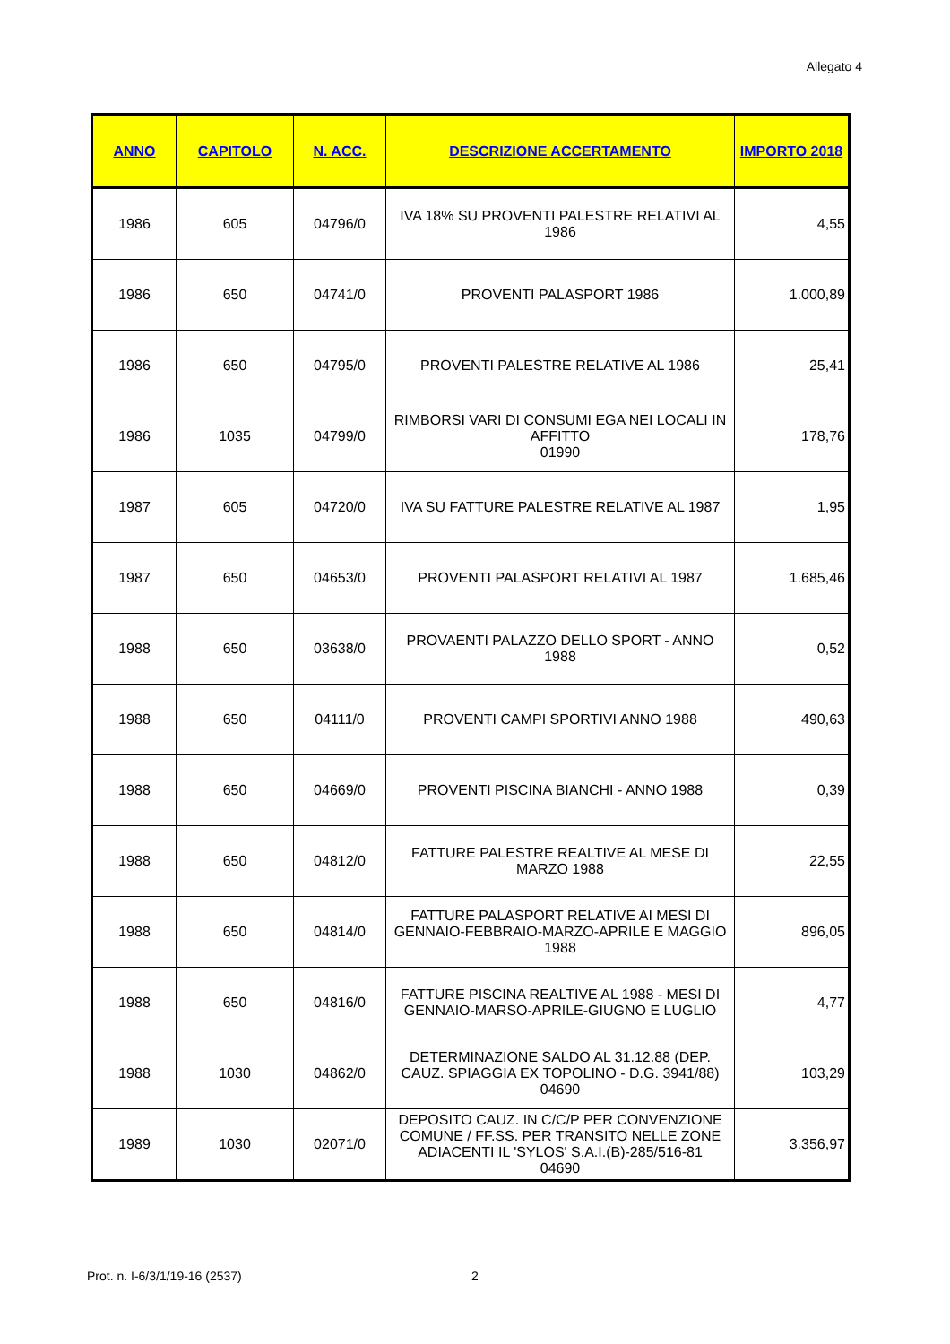Allegato 4
| ANNO | CAPITOLO | N. ACC. | DESCRIZIONE ACCERTAMENTO | IMPORTO 2018 |
| --- | --- | --- | --- | --- |
| 1986 | 605 | 04796/0 | IVA 18% SU PROVENTI PALESTRE RELATIVI AL 1986 | 4,55 |
| 1986 | 650 | 04741/0 | PROVENTI PALASPORT 1986 | 1.000,89 |
| 1986 | 650 | 04795/0 | PROVENTI PALESTRE RELATIVE AL 1986 | 25,41 |
| 1986 | 1035 | 04799/0 | RIMBORSI VARI DI CONSUMI EGA NEI LOCALI IN AFFITTO 01990 | 178,76 |
| 1987 | 605 | 04720/0 | IVA SU FATTURE PALESTRE RELATIVE AL 1987 | 1,95 |
| 1987 | 650 | 04653/0 | PROVENTI PALASPORT RELATIVI AL 1987 | 1.685,46 |
| 1988 | 650 | 03638/0 | PROVAENTI PALAZZO DELLO SPORT - ANNO 1988 | 0,52 |
| 1988 | 650 | 04111/0 | PROVENTI CAMPI SPORTIVI ANNO 1988 | 490,63 |
| 1988 | 650 | 04669/0 | PROVENTI PISCINA BIANCHI - ANNO 1988 | 0,39 |
| 1988 | 650 | 04812/0 | FATTURE PALESTRE REALTIVE AL MESE DI MARZO 1988 | 22,55 |
| 1988 | 650 | 04814/0 | FATTURE PALASPORT RELATIVE AI MESI DI GENNAIO-FEBBRAIO-MARZO-APRILE E MAGGIO 1988 | 896,05 |
| 1988 | 650 | 04816/0 | FATTURE PISCINA REALTIVE AL 1988 - MESI DI GENNAIO-MARSO-APRILE-GIUGNO E LUGLIO | 4,77 |
| 1988 | 1030 | 04862/0 | DETERMINAZIONE SALDO AL 31.12.88 (DEP. CAUZ. SPIAGGIA EX TOPOLINO - D.G. 3941/88) 04690 | 103,29 |
| 1989 | 1030 | 02071/0 | DEPOSITO CAUZ. IN C/C/P PER CONVENZIONE COMUNE / FF.SS. PER TRANSITO NELLE ZONE ADIACENTI IL 'SYLOS' S.A.I.(B)-285/516-81 04690 | 3.356,97 |
Prot. n. I-6/3/1/19-16 (2537) 2